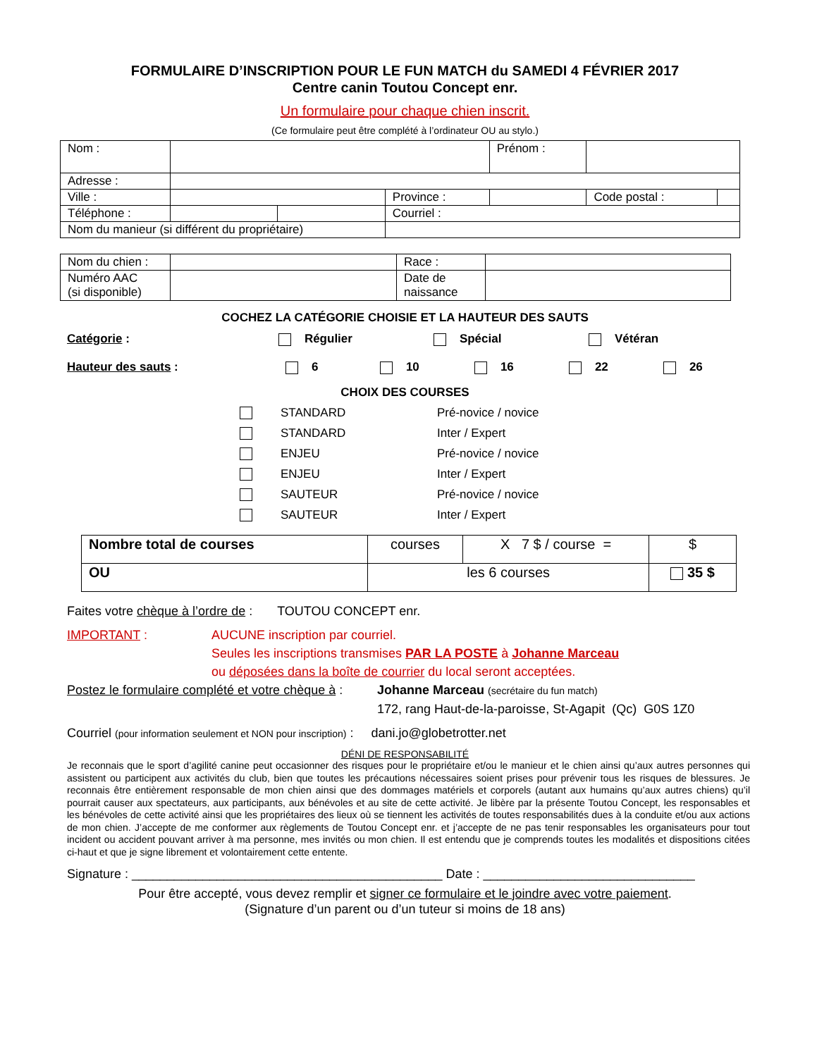FORMULAIRE D’INSCRIPTION POUR LE FUN MATCH du SAMEDI 4 FÉVRIER 2017
Centre canin Toutou Concept enr.
Un formulaire pour chaque chien inscrit.
(Ce formulaire peut être complété à l’ordinateur OU au stylo.)
| Nom : | | | | Prénom : | | |
| Adresse : | | | | | | |
| Ville : | | | Province : | | Code postal : | |
| Téléphone : | | | Courriel : | | | |
| Nom du manieur (si différent du propriétaire) | | | | | | |
| Nom du chien : | | Race : | |
| Numéro AAC (si disponible) | | Date de naissance | |
COCHEZ LA CATÉGORIE CHOISIE ET LA HAUTEUR DES SAUTS
Catégorie : Régulier Spécial Vétéran
Hauteur des sauts : 6 10 16 22 26
CHOIX DES COURSES
STANDARD Pré-novice / novice
STANDARD Inter / Expert
ENJEU Pré-novice / novice
ENJEU Inter / Expert
SAUTEUR Pré-novice / novice
SAUTEUR Inter / Expert
| Nombre total de courses | courses | X 7 $ / course = | $ |
| OU | les 6 courses | | 35 $ |
Faites votre chèque à l’ordre de : TOUTOU CONCEPT enr.
IMPORTANT : AUCUNE inscription par courriel.
Seules les inscriptions transmises PAR LA POSTE à Johanne Marceau
ou déposées dans la boîte de courrier du local seront acceptées.
Postez le formulaire complété et votre chèque à : Johanne Marceau (secrétaire du fun match)
172, rang Haut-de-la-paroisse, St-Agapit (Qc) G0S 1Z0
Courriel (pour information seulement et NON pour inscription) : dani.jo@globetrotter.net
DÉNI DE RESPONSABILITÉ
Je reconnais que le sport d’agilité canine peut occasionner des risques pour le propriétaire et/ou le manieur et le chien ainsi qu’aux autres personnes qui assistent ou participent aux activités du club, bien que toutes les précautions nécessaires soient prises pour prévenir tous les risques de blessures. Je reconnais être entièrement responsable de mon chien ainsi que des dommages matériels et corporels (autant aux humains qu’aux autres chiens) qu’il pourrait causer aux spectateurs, aux participants, aux bénévoles et au site de cette activité. Je libère par la présente Toutou Concept, les responsables et les bénévoles de cette activité ainsi que les propriétaires des lieux où se tiennent les activités de toutes responsabilités dues à la conduite et/ou aux actions de mon chien. J’accepte de me conformer aux règlements de Toutou Concept enr. et j’accepte de ne pas tenir responsables les organisateurs pour tout incident ou accident pouvant arriver à ma personne, mes invités ou mon chien. Il est entendu que je comprends toutes les modalités et dispositions citées ci-haut et que je signe librement et volontairement cette entente.
Signature : ____________________________________________ Date : ______________________________
Pour être accepté, vous devez remplir et signer ce formulaire et le joindre avec votre paiement.
(Signature d’un parent ou d’un tuteur si moins de 18 ans)